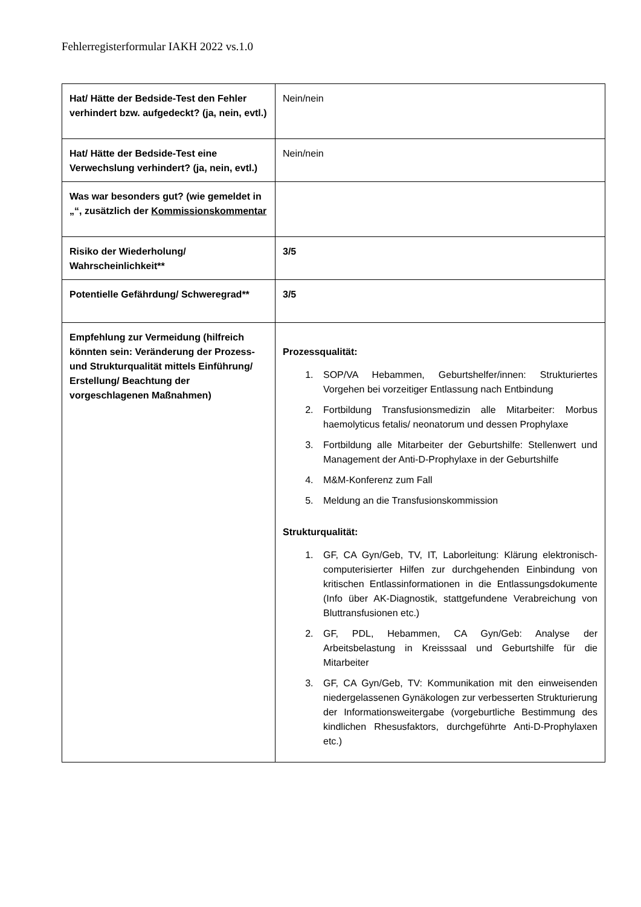Fehlerregisterformular IAKH 2022 vs.1.0
| Hat/ Hätte der Bedside-Test den Fehler verhindert bzw. aufgedeckt? (ja, nein, evtl.) | Nein/nein |
| Hat/ Hätte der Bedside-Test eine Verwechslung verhindert? (ja, nein, evtl.) | Nein/nein |
| Was war besonders gut? (wie gemeldet in „“, zusätzlich der Kommissionskommentar | |
| Risiko der Wiederholung/ Wahrscheinlichkeit** | 3/5 |
| Potentielle Gefährdung/ Schweregrad** | 3/5 |
| Empfehlung zur Vermeidung (hilfreich könnten sein: Veränderung der Prozess- und Strukturqualität mittels Einführung/ Erstellung/ Beachtung der vorgeschlagenen Maßnahmen) | Prozessqualität: 1. SOP/VA Hebammen, Geburtshelfer/innen: Strukturiertes Vorgehen bei vorzeitiger Entlassung nach Entbindung 2. Fortbildung Transfusionsmedizin alle Mitarbeiter: Morbus haemolyticus fetalis/ neonatorum und dessen Prophylaxe 3. Fortbildung alle Mitarbeiter der Geburtshilfe: Stellenwert und Management der Anti-D-Prophylaxe in der Geburtshilfe 4. M&M-Konferenz zum Fall 5. Meldung an die Transfusionskommission Strukturqualität: 1. GF, CA Gyn/Geb, TV, IT, Laborleitung: Klärung elektronisch-computerisierter Hilfen zur durchgehenden Einbindung von kritischen Entlassinformationen in die Entlassungsdokumente (Info über AK-Diagnostik, stattgefundene Verabreichung von Bluttransfusionen etc.) 2. GF, PDL, Hebammen, CA Gyn/Geb: Analyse der Arbeitsbelastung in Kreisssaal und Geburtshilfe für die Mitarbeiter 3. GF, CA Gyn/Geb, TV: Kommunikation mit den einweisenden niedergelassenen Gynäkologen zur verbesserten Strukturierung der Informationsweitergabe (vorgeburtliche Bestimmung des kindlichen Rhesusfaktors, durchgeführte Anti-D-Prophylaxen etc.) |